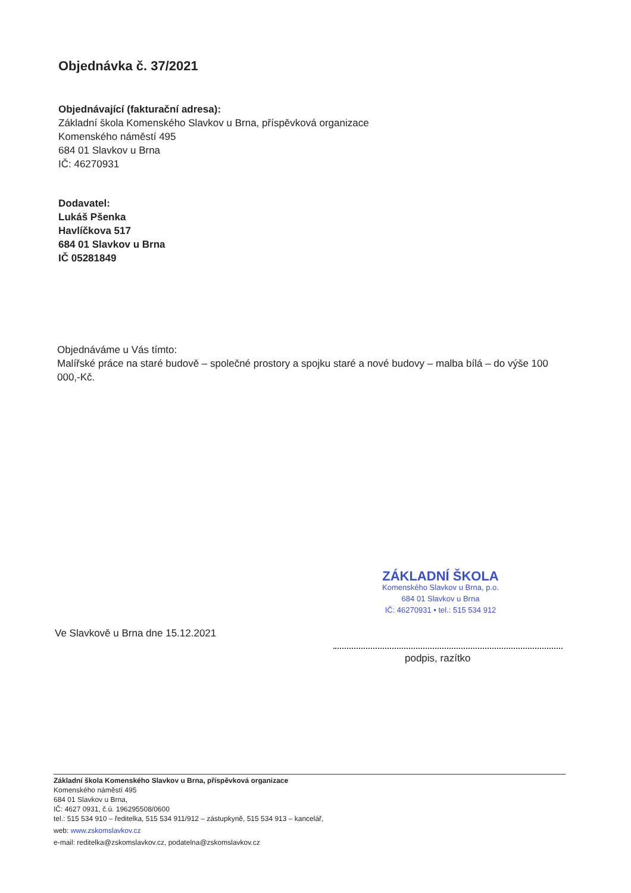Objednávka č. 37/2021
Objednávající (fakturační adresa):
Základní škola Komenského Slavkov u Brna, příspěvková organizace
Komenského náměstí 495
684 01 Slavkov u Brna
IČ: 46270931
Dodavatel:
Lukáš Pšenka
Havlíčkova 517
684 01 Slavkov u Brna
IČ 05281849
Objednáváme u Vás tímto:
Malířské práce na staré budově – společné prostory a spojku staré a nové budovy – malba bílá – do výše 100 000,-Kč.
ZÁKLADNÍ ŠKOLA
Komenského Slavkov u Brna, p.o.
684 01 Slavkov u Brna
IČ: 46270931 • tel.: 515 534 912
Ve Slavkově u Brna dne 15.12.2021
podpis, razítko
Základní škola Komenského Slavkov u Brna, příspěvková organizace
Komenského náměstí 495
684 01 Slavkov u Brna,
IČ: 4627 0931, č.ú. 196295508/0600
tel.: 515 534 910 – ředitelka, 515 534 911/912 – zástupkyně, 515 534 913 – kancelář,
web: www.zskomslavkov.cz
e-mail: reditelka@zskomslavkov.cz, podatelna@zskomslavkov.cz